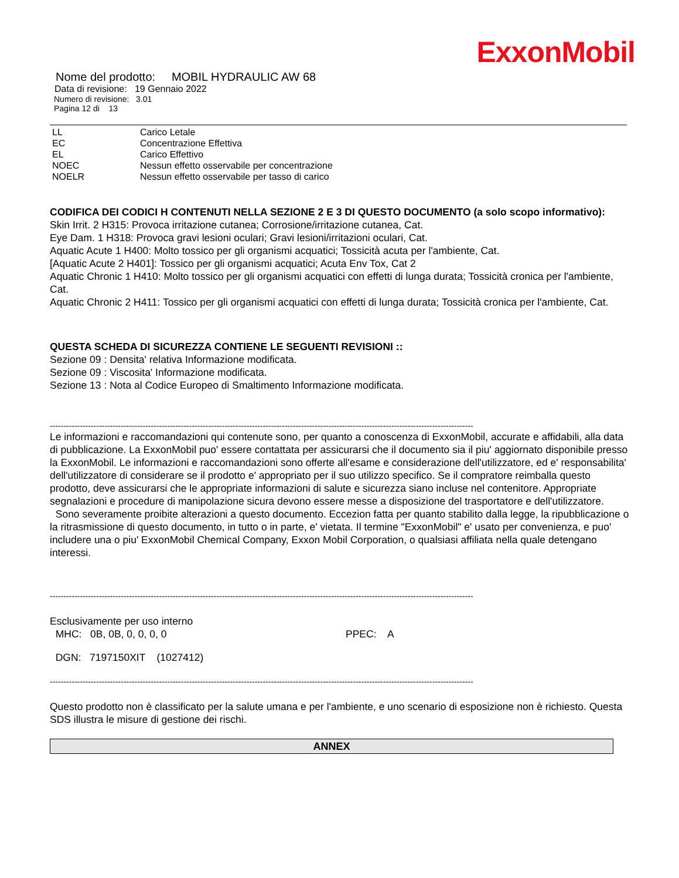ExxonMobil
Nome del prodotto: MOBIL HYDRAULIC AW 68
Data di revisione: 19 Gennaio 2022
Numero di revisione: 3.01
Pagina 12 di 13
| LL | Carico Letale |
| EC | Concentrazione Effettiva |
| EL | Carico Effettivo |
| NOEC | Nessun effetto osservabile per concentrazione |
| NOELR | Nessun effetto osservabile per tasso di carico |
CODIFICA DEI CODICI H CONTENUTI NELLA SEZIONE 2 E 3 DI QUESTO DOCUMENTO (a solo scopo informativo):
Skin Irrit. 2 H315: Provoca irritazione cutanea; Corrosione/irritazione cutanea, Cat.
Eye Dam. 1 H318: Provoca gravi lesioni oculari; Gravi lesioni/irritazioni oculari, Cat.
Aquatic Acute 1 H400: Molto tossico per gli organismi acquatici; Tossicità acuta per l'ambiente, Cat.
[Aquatic Acute 2 H401]: Tossico per gli organismi acquatici; Acuta Env Tox, Cat 2
Aquatic Chronic 1 H410: Molto tossico per gli organismi acquatici con effetti di lunga durata; Tossicità cronica per l'ambiente, Cat.
Aquatic Chronic 2 H411: Tossico per gli organismi acquatici con effetti di lunga durata; Tossicità cronica per l'ambiente, Cat.
QUESTA SCHEDA DI SICUREZZA CONTIENE LE SEGUENTI REVISIONI ::
Sezione 09 : Densita' relativa Informazione modificata.
Sezione 09 : Viscosita' Informazione modificata.
Sezione 13 : Nota al Codice Europeo di Smaltimento Informazione modificata.
-----------------------------------------------------------------------------------------------------------------------------------------------------------
Le informazioni e raccomandazioni qui contenute sono, per quanto a conoscenza di ExxonMobil, accurate e affidabili, alla data di pubblicazione. La ExxonMobil puo' essere contattata per assicurarsi che il documento sia il piu' aggiornato disponibile presso la ExxonMobil. Le informazioni e raccomandazioni sono offerte all'esame e considerazione dell'utilizzatore, ed e' responsabilita' dell'utilizzatore di considerare se il prodotto e' appropriato per il suo utilizzo specifico. Se il compratore reimballa questo prodotto, deve assicurarsi che le appropriate informazioni di salute e sicurezza siano incluse nel contenitore. Appropriate segnalazioni e procedure di manipolazione sicura devono essere messe a disposizione del trasportatore e dell'utilizzatore.
Sono severamente proibite alterazioni a questo documento. Eccezion fatta per quanto stabilito dalla legge, la ripubblicazione o la ritrasmissione di questo documento, in tutto o in parte, e' vietata. Il termine "ExxonMobil" e' usato per convenienza, e puo' includere una o piu' ExxonMobil Chemical Company, Exxon Mobil Corporation, o qualsiasi affiliata nella quale detengano interessi.
-----------------------------------------------------------------------------------------------------------------------------------------------------------
Esclusivamente per uso interno
MHC: 0B, 0B, 0, 0, 0, 0 PPEC: A
DGN: 7197150XIT (1027412)
-----------------------------------------------------------------------------------------------------------------------------------------------------------
Questo prodotto non è classificato per la salute umana e per l'ambiente, e uno scenario di esposizione non è richiesto. Questa SDS illustra le misure di gestione dei rischi.
ANNEX